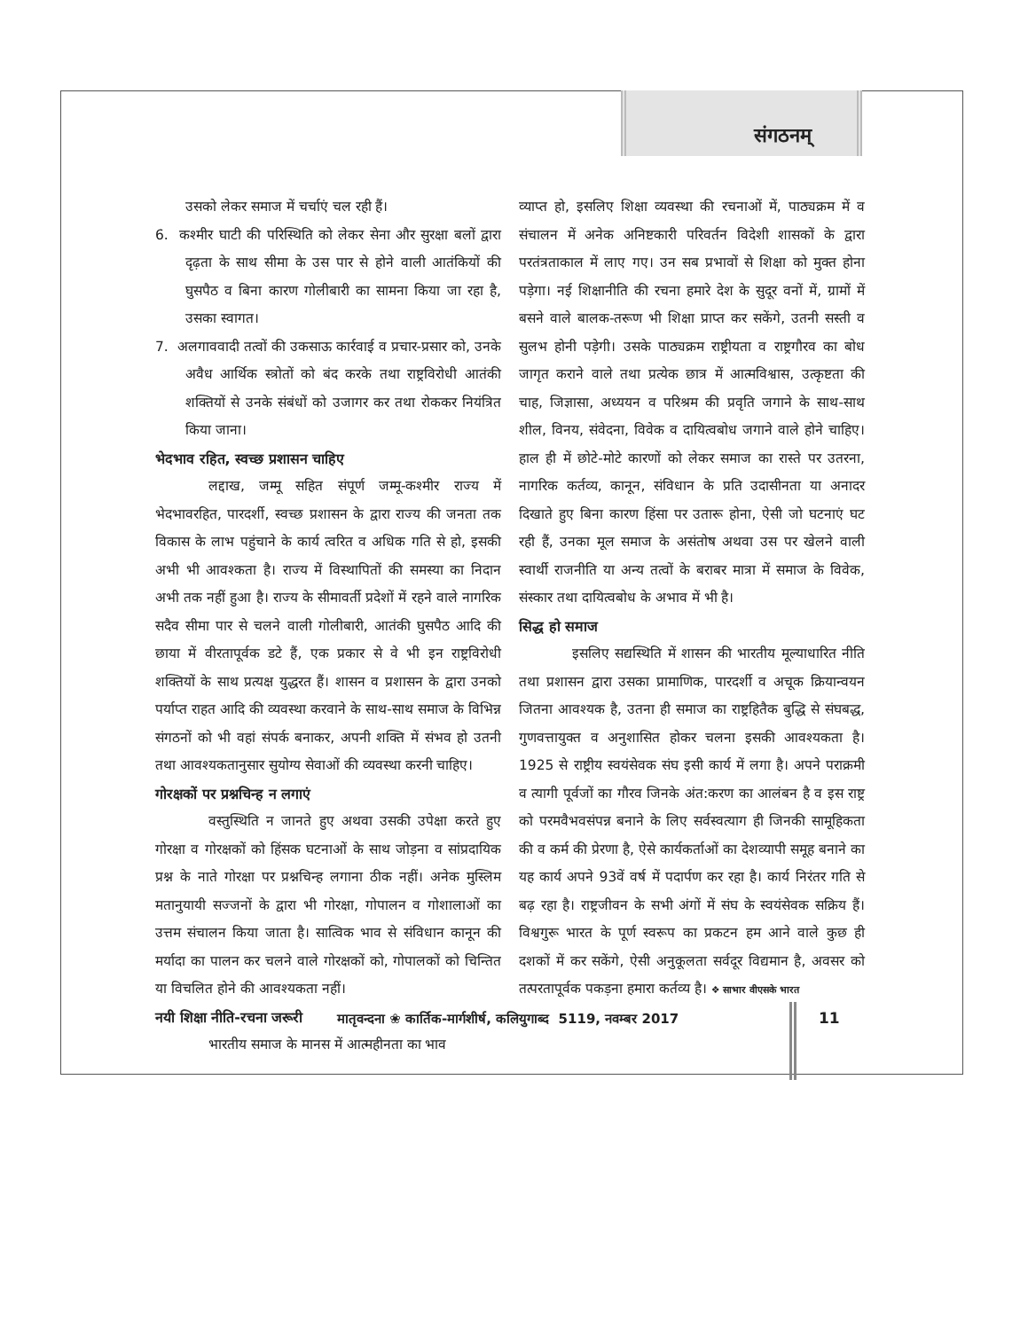संगठनम्
उसको लेकर समाज में चर्चाएं चल रही हैं।
6. कश्मीर घाटी की परिस्थिति को लेकर सेना और सुरक्षा बलों द्वारा दृढ़ता के साथ सीमा के उस पार से होने वाली आतंकियों की घुसपैठ व बिना कारण गोलीबारी का सामना किया जा रहा है, उसका स्वागत।
7. अलगाववादी तत्वों की उकसाऊ कार्रवाई व प्रचार-प्रसार को, उनके अवैध आर्थिक स्त्रोतों को बंद करके तथा राष्ट्रविरोधी आतंकी शक्तियों से उनके संबंधों को उजागर कर तथा रोककर नियंत्रित किया जाना।
भेदभाव रहित, स्वच्छ प्रशासन चाहिए
लद्दाख, जम्मू सहित संपूर्ण जम्मू-कश्मीर राज्य में भेदभावरहित, पारदर्शी, स्वच्छ प्रशासन के द्वारा राज्य की जनता तक विकास के लाभ पहुंचाने के कार्य त्वरित व अधिक गति से हो, इसकी अभी भी आवश्कता है। राज्य में विस्थापितों की समस्या का निदान अभी तक नहीं हुआ है। राज्य के सीमावर्ती प्रदेशों में रहने वाले नागरिक सदैव सीमा पार से चलने वाली गोलीबारी, आतंकी घुसपैठ आदि की छाया में वीरतापूर्वक डटे हैं, एक प्रकार से वे भी इन राष्ट्रविरोधी शक्तियों के साथ प्रत्यक्ष युद्धरत हैं। शासन व प्रशासन के द्वारा उनको पर्याप्त राहत आदि की व्यवस्था करवाने के साथ-साथ समाज के विभिन्न संगठनों को भी वहां संपर्क बनाकर, अपनी शक्ति में संभव हो उतनी तथा आवश्यकतानुसार सुयोग्य सेवाओं की व्यवस्था करनी चाहिए।
गोरक्षकों पर प्रश्नचिन्ह न लगाएं
वस्तुस्थिति न जानते हुए अथवा उसकी उपेक्षा करते हुए गोरक्षा व गोरक्षकों को हिंसक घटनाओं के साथ जोड़ना व सांप्रदायिक प्रश्न के नाते गोरक्षा पर प्रश्नचिन्ह लगाना ठीक नहीं। अनेक मुस्लिम मतानुयायी सज्जनों के द्वारा भी गोरक्षा, गोपालन व गोशालाओं का उत्तम संचालन किया जाता है। सात्विक भाव से संविधान कानून की मर्यादा का पालन कर चलने वाले गोरक्षकों को, गोपालकों को चिन्तित या विचलित होने की आवश्यकता नहीं।
नयी शिक्षा नीति-रचना जरूरी
भारतीय समाज के मानस में आत्महीनता का भाव
व्याप्त हो, इसलिए शिक्षा व्यवस्था की रचनाओं में, पाठ्यक्रम में व संचालन में अनेक अनिष्टकारी परिवर्तन विदेशी शासकों के द्वारा परतंत्रताकाल में लाए गए। उन सब प्रभावों से शिक्षा को मुक्त होना पड़ेगा। नई शिक्षानीति की रचना हमारे देश के सुदूर वनों में, ग्रामों में बसने वाले बालक-तरूण भी शिक्षा प्राप्त कर सकेंगे, उतनी सस्ती व सुलभ होनी पड़ेगी। उसके पाठ्यक्रम राष्ट्रीयता व राष्ट्रगौरव का बोध जागृत कराने वाले तथा प्रत्येक छात्र में आत्मविश्वास, उत्कृष्टता की चाह, जिज्ञासा, अध्ययन व परिश्रम की प्रवृति जगाने के साथ-साथ शील, विनय, संवेदना, विवेक व दायित्वबोध जगाने वाले होने चाहिए। हाल ही में छोटे-मोटे कारणों को लेकर समाज का रास्ते पर उतरना, नागरिक कर्तव्य, कानून, संविधान के प्रति उदासीनता या अनादर दिखाते हुए बिना कारण हिंसा पर उतारू होना, ऐसी जो घटनाएं घट रही हैं, उनका मूल समाज के असंतोष अथवा उस पर खेलने वाली स्वार्थी राजनीति या अन्य तत्वों के बराबर मात्रा में समाज के विवेक, संस्कार तथा दायित्वबोध के अभाव में भी है।
सिद्ध हो समाज
इसलिए सद्यस्थिति में शासन की भारतीय मूल्याधारित नीति तथा प्रशासन द्वारा उसका प्रामाणिक, पारदर्शी व अचूक क्रियान्वयन जितना आवश्यक है, उतना ही समाज का राष्ट्रहितैक बुद्धि से संघबद्ध, गुणवत्तायुक्त व अनुशासित होकर चलना इसकी आवश्यकता है। 1925 से राष्ट्रीय स्वयंसेवक संघ इसी कार्य में लगा है। अपने पराक्रमी व त्यागी पूर्वजों का गौरव जिनके अंत:करण का आलंबन है व इस राष्ट्र को परमवैभवसंपन्न बनाने के लिए सर्वस्वत्याग ही जिनकी सामूहिकता की व कर्म की प्रेरणा है, ऐसे कार्यकर्ताओं का देशव्यापी समूह बनाने का यह कार्य अपने 93वें वर्ष में पदार्पण कर रहा है। कार्य निरंतर गति से बढ़ रहा है। राष्ट्रजीवन के सभी अंगों में संघ के स्वयंसेवक सक्रिय हैं। विश्वगुरू भारत के पूर्ण स्वरूप का प्रकटन हम आने वाले कुछ ही दशकों में कर सकेंगे, ऐसी अनुकूलता सर्वदूर विद्यमान है, अवसर को तत्परतापूर्वक पकड़ना हमारा कर्तव्य है। ❖ साभार वीएसके भारत
मातृवन्दना ❀ कार्तिक-मार्गशीर्ष, कलियुगाब्द 5119, नवम्बर 2017
11